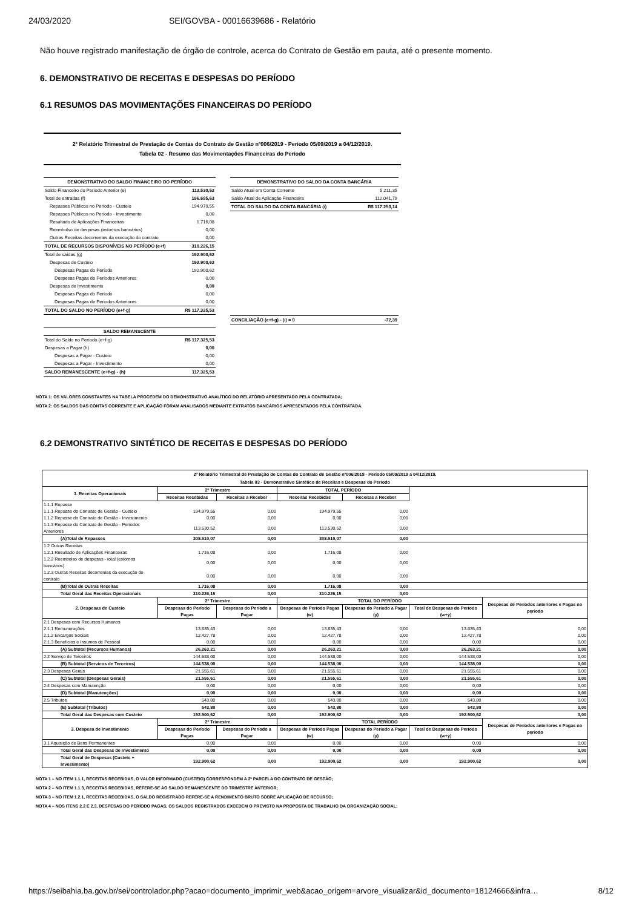24/03/2020 SEI/GOVBA - 00016639686 - Relatório
Não houve registrado manifestação de órgão de controle, acerca do Contrato de Gestão em pauta, até o presente momento.
6. DEMONSTRATIVO DE RECEITAS E DESPESAS DO PERÍODO
6.1 RESUMOS DAS MOVIMENTAÇÕES FINANCEIRAS DO PERÍODO
2º Relatório Trimestral de Prestação de Contas do Contrato de Gestão nº006/2019 - Período 05/09/2019 a 04/12/2019.
Tabela 02 - Resumo das Movimentações Financeiras do Período
| DEMONSTRATIVO DO SALDO FINANCEIRO DO PERÍODO | |
| --- | --- |
| Saldo Financeiro do Período Anterior (e) | 113.530,52 |
| Total de entradas (f) | 196.695,63 |
| Repasses Públicos no Período - Custeio | 194.979,55 |
| Repasses Públicos no Período - Investimento | 0,00 |
| Resultado de Aplicações Financeiras | 1.716,08 |
| Reembolso de despesas (estornos bancários) | 0,00 |
| Outras Receitas decorrentes da execução do contrato | 0,00 |
| TOTAL DE RECURSOS DISPONÍVEIS NO PERÍODO (e+f) | 310.226,15 |
| Total de saídas (g) | 192.900,62 |
| Despesas de Custeio | 192.900,62 |
| Despesas Pagas do Período | 192.900,62 |
| Despesas Pagas de Períodos Anteriores | 0,00 |
| Despesas de Investimento | 0,00 |
| Despesas Pagas do Período | 0,00 |
| Despesas Pagas de Períodos Anteriores | 0,00 |
| TOTAL DO SALDO NO PERÍODO (e+f-g) | R$ 117.325,53 |
| SALDO REMANSCENTE | |
| --- | --- |
| Total do Saldo no Período (e+f-g) | R$ 117.325,53 |
| Despesas a Pagar (h) | 0,00 |
| Despesas a Pagar - Custeio | 0,00 |
| Despesas a Pagar - Investimento | 0,00 |
| SALDO REMANESCENTE (e+f-g) - (h) | 117.325,53 |
| DEMONSTRATIVO DO SALDO DA CONTA BANCÁRIA | |
| --- | --- |
| Saldo Atual em Conta Corrente | 5.211,35 |
| Saldo Atual de Aplicação Financeira | 112.041,79 |
| TOTAL DO SALDO DA CONTA BANCÁRIA (i) | R$ 117.253,14 |
| CONCILIAÇÃO (e+f-g) - (i) = 0 | -72,39 |
NOTA 1: OS VALORES CONSTANTES NA TABELA PROCEDEM DO DEMONSTRATIVO ANALÍTICO DO RELATÓRIO APRESENTADO PELA CONTRATADA;
NOTA 2: OS SALDOS DAS CONTAS CORRENTE E APLICAÇÃO FORAM ANALISADOS MEDIANTE EXTRATOS BANCÁRIOS APRESENTADOS PELA CONTRATADA.
6.2 DEMONSTRATIVO SINTÉTICO DE RECEITAS E DESPESAS DO PERÍODO
| 2º Relatório Trimestral de Prestação de Contas do Contrato de Gestão nº006/2019 - Período 05/09/2019 a 04/12/2019. Tabela 03 - Demonstrativo Sintético de Receitas e Despesas do Período | | | | | | |
| --- | --- | --- | --- | --- | --- | --- |
| 1. Receitas Operacionais | 2º Trimestre | | TOTAL PERÍODO | | | |
| | Receitas Recebidas | Receitas a Receber | Receitas Recebidas | Receitas a Receber | | |
| 1.1.1 Repasse | | | | | | |
| 1.1.1 Repasse do Contrato de Gestão - Custeio | 194.979,55 | 0,00 | 194.979,55 | 0,00 | | |
| 1.1.2 Repasse do Contrato de Gestão - Investimento | 0,00 | 0,00 | 0,00 | 0,00 | | |
| 1.1.3 Repasse do Contrato de Gestão - Períodos Anteriores | 113.530,52 | 0,00 | 113.530,52 | 0,00 | | |
| (A)Total de Repasses | 308.510,07 | 0,00 | 308.510,07 | 0,00 | | |
| 1.2 Outras Receitas | | | | | | |
| 1.2.1 Resultado de Aplicações Financeiras | 1.716,08 | 0,00 | 1.716,08 | 0,00 | | |
| 1.2.2 Reembolso de despesas - total (estornos bancários) | 0,00 | 0,00 | 0,00 | 0,00 | | |
| 1.2.3 Outras Receitas decorrentes da execução do contrato | 0,00 | 0,00 | 0,00 | 0,00 | | |
| (B)Total de Outras Receitas | 1.716,08 | 0,00 | 1.716,08 | 0,00 | | |
| Total Geral das Receitas Operacionais | 310.226,15 | 0,00 | 310.226,15 | 0,00 | | |
| 2. Despesas de Custeio | 2º Trimestre | | TOTAL DO PERÍODO | | | Despesas de Períodos anteriores e Pagas no período |
| | Despesas do Período Pagas | Despesas do Período a Pagar | Despesas do Período Pagas (w) | Despesas do Período a Pagar (y) | Total de Despesas do Período (w+y) | |
| 2.1 Despesas com Recursos Humanos | | | | | | |
| 2.1.1 Remunerações | 13.835,43 | 0,00 | 13.835,43 | 0,00 | 13.835,43 | 0,00 |
| 2.1.2 Encargos Sociais | 12.427,78 | 0,00 | 12.427,78 | 0,00 | 12.427,78 | 0,00 |
| 2.1.3 Benefícios e Insumos de Pessoal | 0,00 | 0,00 | 0,00 | 0,00 | 0,00 | 0,00 |
| (A) Subtotal (Recursos Humanos) | 26.263,21 | 0,00 | 26.263,21 | 0,00 | 26.263,21 | 0,00 |
| 2.2 Serviço de Terceiros | 144.538,00 | 0,00 | 144.538,00 | 0,00 | 144.538,00 | 0,00 |
| (B) Subtotal (Servicos de Terceiros) | 144.538,00 | 0,00 | 144.538,00 | 0,00 | 144.538,00 | 0,00 |
| 2.3 Despesas Gerais | 21.555,61 | 0,00 | 21.555,61 | 0,00 | 21.555,61 | 0,00 |
| (C) Subtotal (Despesas Gerais) | 21.555,61 | 0,00 | 21.555,61 | 0,00 | 21.555,61 | 0,00 |
| 2.4 Despesas com Manutenção | 0,00 | 0,00 | 0,00 | 0,00 | 0,00 | 0,00 |
| (D) Subtotal (Manutenções) | 0,00 | 0,00 | 0,00 | 0,00 | 0,00 | 0,00 |
| 2.5 Tributos | 543,80 | 0,00 | 543,80 | 0,00 | 543,80 | 0,00 |
| (E) Subtotal (Tributos) | 543,80 | 0,00 | 543,80 | 0,00 | 543,80 | 0,00 |
| Total Geral das Despesas com Custeio | 192.900,62 | 0,00 | 192.900,62 | 0,00 | 192.900,62 | 0,00 |
| 3. Despesa de Investimento | 2º Trimestre | | TOTAL PERÍODO | | | Despesas de Períodos anteriores e Pagas no período |
| | Despesas do Período Pagas | Despesas do Período a Pagar | Despesas do Período Pagas (w) | Despesas do Período a Pagar (y) | Total de Despesas do Período (w+y) | |
| 3.1 Aquisição de Bens Permanentes | 0,00 | 0,00 | 0,00 | 0,00 | 0,00 | 0,00 |
| Total Geral das Despesas de Investimento | 0,00 | 0,00 | 0,00 | 0,00 | 0,00 | 0,00 |
| Total Geral de Despesas (Custeio + Investimento) | 192.900,62 | 0,00 | 192.900,62 | 0,00 | 192.900,62 | 0,00 |
NOTA 1 – NO ITEM 1.1.1, RECEITAS RECEBIDAS, O VALOR INFORMADO (CUSTEIO) CORRESPONDEM A 2ª PARCELA DO CONTRATO DE GESTÃO;
NOTA 2 – NO ITEM 1.1.3, RECEITAS RECEBIDAS, REFERE-SE AO SALDO REMANESCENTE DO TRIMESTRE ANTERIOR;
NOTA 3 – NO ITEM 1.2.1, RECEITAS RECEBIDAS, O SALDO REGISTRADO REFERE-SE A RENDIMENTO BRUTO SOBRE APLICAÇÃO DE RECURSO;
NOTA 4 – NOS ITENS 2.2 E 2.3, DESPESAS DO PERÍODO PAGAS, OS SALDOS REGISTRADOS EXCEDEM O PREVISTO NA PROPOSTA DE TRABALHO DA ORGANIZAÇÃO SOCIAL;
https://seibahia.ba.gov.br/sei/controlador.php?acao=documento_imprimir_web&acao_origem=arvore_visualizar&id_documento=18124666&infra… 8/12